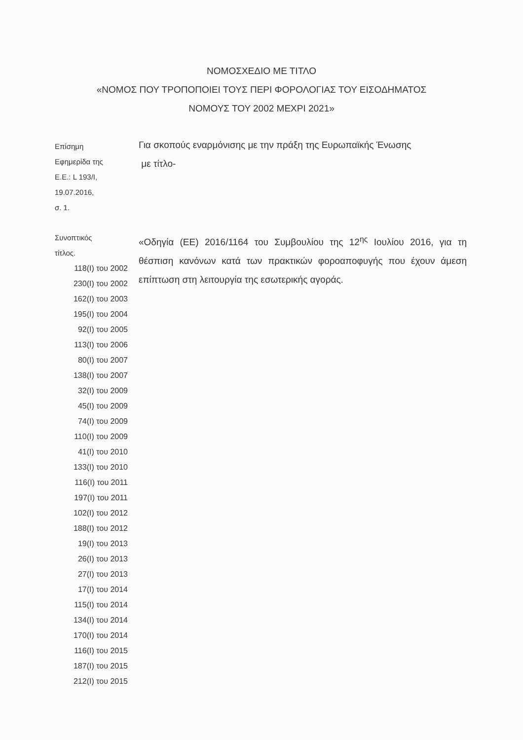ΝΟΜΟΣΧΕΔΙΟ ΜΕ ΤΙΤΛΟ
«ΝΟΜΟΣ ΠΟΥ ΤΡΟΠΟΠΟΙΕΙ ΤΟΥΣ ΠΕΡΙ ΦΟΡΟΛΟΓΙΑΣ ΤΟΥ ΕΙΣΟΔΗΜΑΤΟΣ
ΝΟΜΟΥΣ ΤΟΥ 2002 ΜΕΧΡΙ 2021»
Επίσημη
Εφημερίδα της
Ε.Ε.: L 193/I,
19.07.2016,
σ. 1.
Για σκοπούς εναρμόνισης με την πράξη της Ευρωπαϊκής Ένωσης
με τίτλο-
Συνοπτικός
τίτλος.
118(I) του 2002
230(I) του 2002
162(I) του 2003
195(I) του 2004
92(I) του 2005
113(I) του 2006
80(I) του 2007
138(I) του 2007
32(I) του 2009
45(I) του 2009
74(I) του 2009
110(I) του 2009
41(I) του 2010
133(I) του 2010
116(I) του 2011
197(I) του 2011
102(I) του 2012
188(I) του 2012
19(I) του 2013
26(I) του 2013
27(I) του 2013
17(I) του 2014
115(I) του 2014
134(I) του 2014
170(I) του 2014
116(I) του 2015
187(I) του 2015
212(I) του 2015
«Οδηγία (ΕΕ) 2016/1164 του Συμβουλίου της 12<sup>ης</sup> Ιουλίου 2016, για τη θέσπιση κανόνων κατά των πρακτικών φοροαποφυγής που έχουν άμεση επίπτωση στη λειτουργία της εσωτερικής αγοράς.